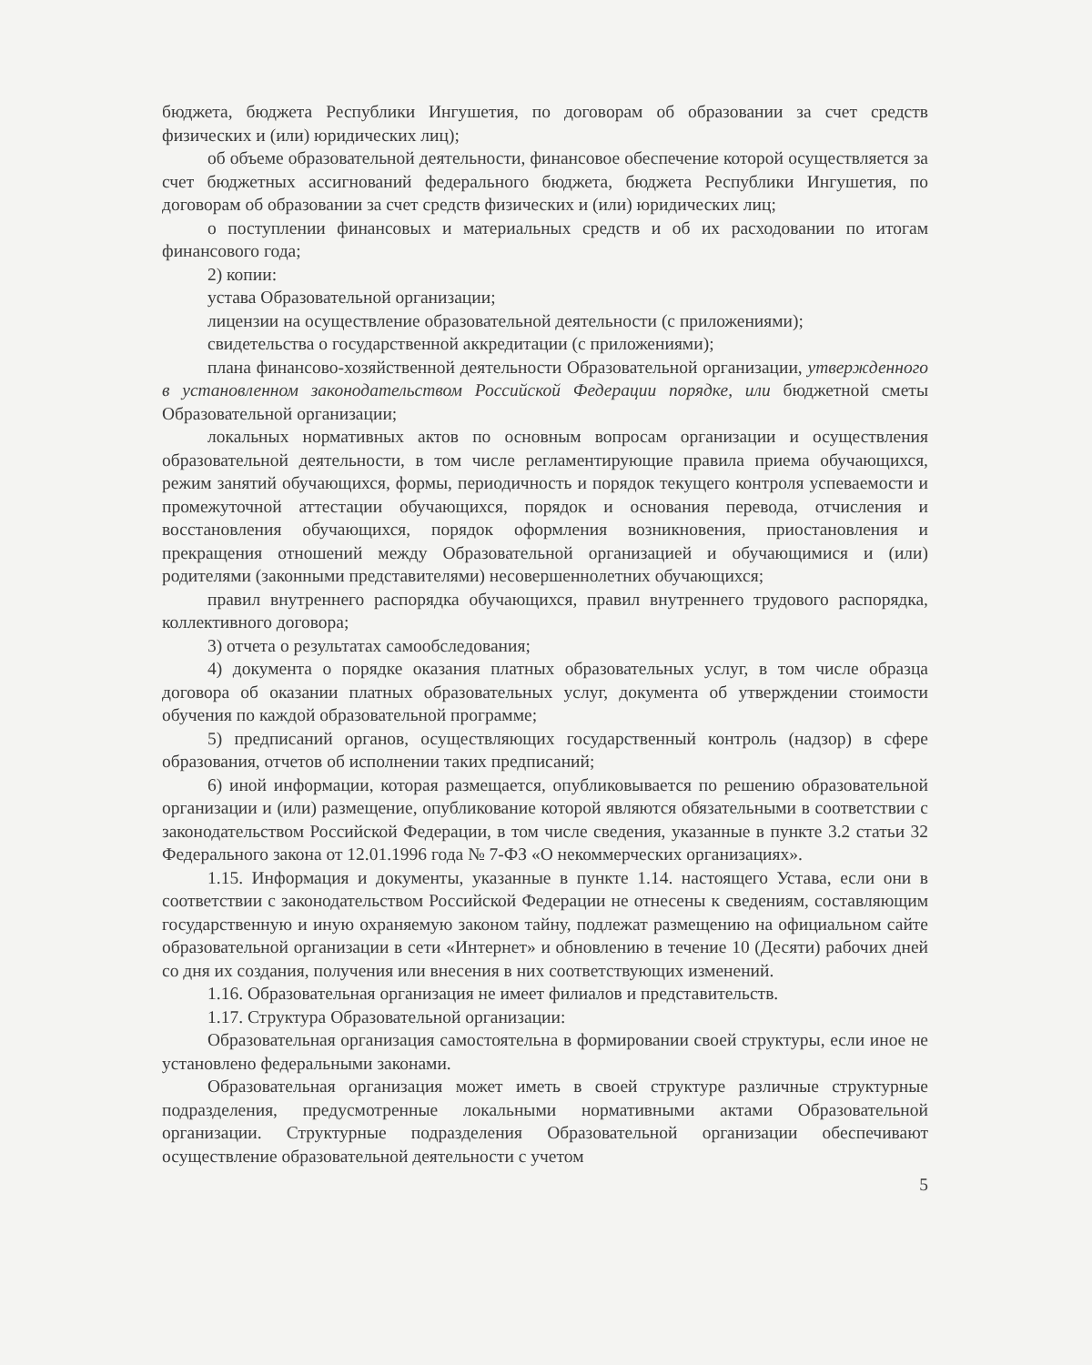бюджета, бюджета Республики Ингушетия, по договорам об образовании за счет средств физических и (или) юридических лиц);
об объеме образовательной деятельности, финансовое обеспечение которой осуществляется за счет бюджетных ассигнований федерального бюджета, бюджета Республики Ингушетия, по договорам об образовании за счет средств физических и (или) юридических лиц;
о поступлении финансовых и материальных средств и об их расходовании по итогам финансового года;
2) копии:
устава Образовательной организации;
лицензии на осуществление образовательной деятельности (с приложениями);
свидетельства о государственной аккредитации (с приложениями);
плана финансово-хозяйственной деятельности Образовательной организации, утвержденного в установленном законодательством Российской Федерации порядке, или бюджетной сметы Образовательной организации;
локальных нормативных актов по основным вопросам организации и осуществления образовательной деятельности, в том числе регламентирующие правила приема обучающихся, режим занятий обучающихся, формы, периодичность и порядок текущего контроля успеваемости и промежуточной аттестации обучающихся, порядок и основания перевода, отчисления и восстановления обучающихся, порядок оформления возникновения, приостановления и прекращения отношений между Образовательной организацией и обучающимися и (или) родителями (законными представителями) несовершеннолетних обучающихся;
правил внутреннего распорядка обучающихся, правил внутреннего трудового распорядка, коллективного договора;
3) отчета о результатах самообследования;
4) документа о порядке оказания платных образовательных услуг, в том числе образца договора об оказании платных образовательных услуг, документа об утверждении стоимости обучения по каждой образовательной программе;
5) предписаний органов, осуществляющих государственный контроль (надзор) в сфере образования, отчетов об исполнении таких предписаний;
6) иной информации, которая размещается, опубликовывается по решению образовательной организации и (или) размещение, опубликование которой являются обязательными в соответствии с законодательством Российской Федерации, в том числе сведения, указанные в пункте 3.2 статьи 32 Федерального закона от 12.01.1996 года № 7-ФЗ «О некоммерческих организациях».
1.15. Информация и документы, указанные в пункте 1.14. настоящего Устава, если они в соответствии с законодательством Российской Федерации не отнесены к сведениям, составляющим государственную и иную охраняемую законом тайну, подлежат размещению на официальном сайте образовательной организации в сети «Интернет» и обновлению в течение 10 (Десяти) рабочих дней со дня их создания, получения или внесения в них соответствующих изменений.
1.16. Образовательная организация не имеет филиалов и представительств.
1.17. Структура Образовательной организации:
Образовательная организация самостоятельна в формировании своей структуры, если иное не установлено федеральными законами.
Образовательная организация может иметь в своей структуре различные структурные подразделения, предусмотренные локальными нормативными актами Образовательной организации. Структурные подразделения Образовательной организации обеспечивают осуществление образовательной деятельности с учетом
5